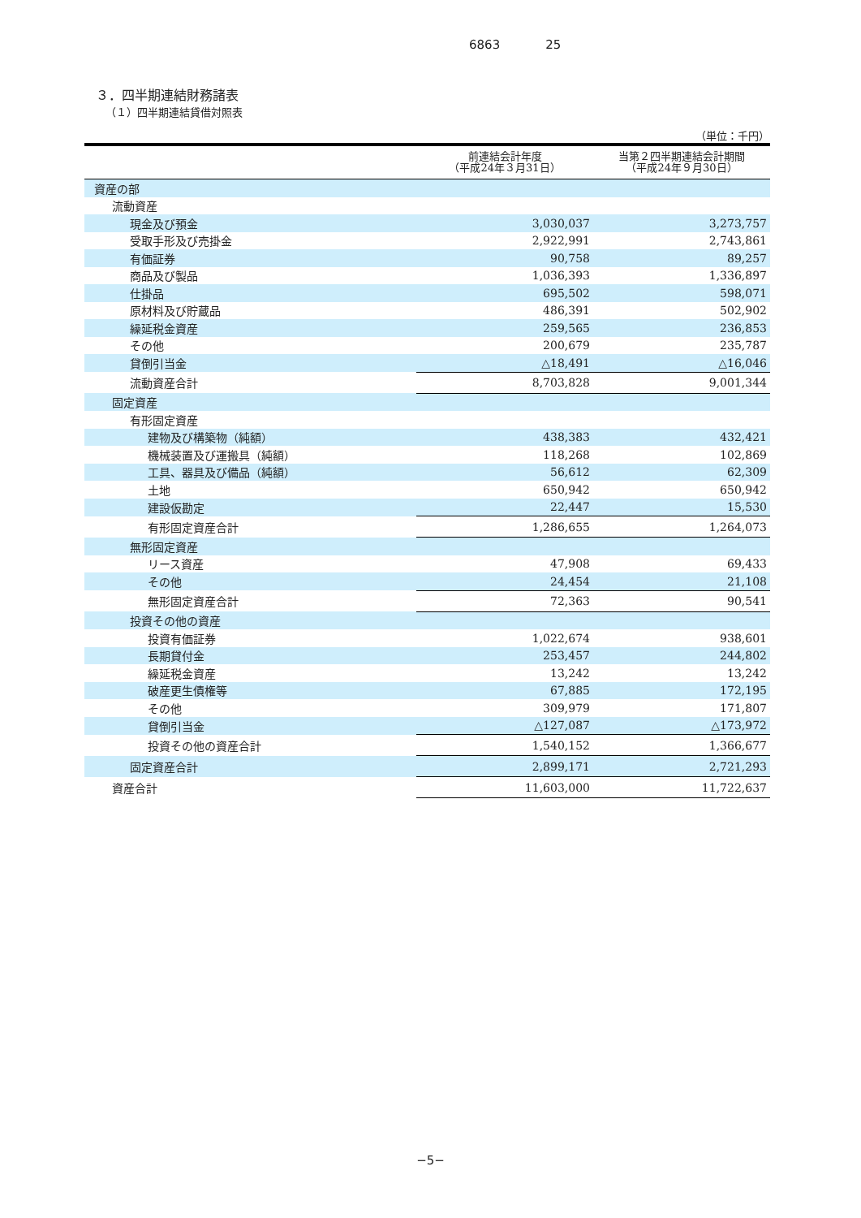6863 25
３．四半期連結財務諸表
（１）四半期連結貸借対照表
（単位：千円）
| | 前連結会計年度 （平成24年３月31日） | 当第２四半期連結会計期間 （平成24年９月30日） |
| --- | --- | --- |
| 資産の部 | | |
| 流動資産 | | |
| 現金及び預金 | 3,030,037 | 3,273,757 |
| 受取手形及び売掛金 | 2,922,991 | 2,743,861 |
| 有価証券 | 90,758 | 89,257 |
| 商品及び製品 | 1,036,393 | 1,336,897 |
| 仕掛品 | 695,502 | 598,071 |
| 原材料及び貯蔵品 | 486,391 | 502,902 |
| 繰延税金資産 | 259,565 | 236,853 |
| その他 | 200,679 | 235,787 |
| 貸倒引当金 | △18,491 | △16,046 |
| 流動資産合計 | 8,703,828 | 9,001,344 |
| 固定資産 | | |
| 有形固定資産 | | |
| 建物及び構築物（純額） | 438,383 | 432,421 |
| 機械装置及び運搬具（純額） | 118,268 | 102,869 |
| 工具、器具及び備品（純額） | 56,612 | 62,309 |
| 土地 | 650,942 | 650,942 |
| 建設仮勘定 | 22,447 | 15,530 |
| 有形固定資産合計 | 1,286,655 | 1,264,073 |
| 無形固定資産 | | |
| リース資産 | 47,908 | 69,433 |
| その他 | 24,454 | 21,108 |
| 無形固定資産合計 | 72,363 | 90,541 |
| 投資その他の資産 | | |
| 投資有価証券 | 1,022,674 | 938,601 |
| 長期貸付金 | 253,457 | 244,802 |
| 繰延税金資産 | 13,242 | 13,242 |
| 破産更生債権等 | 67,885 | 172,195 |
| その他 | 309,979 | 171,807 |
| 貸倒引当金 | △127,087 | △173,972 |
| 投資その他の資産合計 | 1,540,152 | 1,366,677 |
| 固定資産合計 | 2,899,171 | 2,721,293 |
| 資産合計 | 11,603,000 | 11,722,637 |
−5−